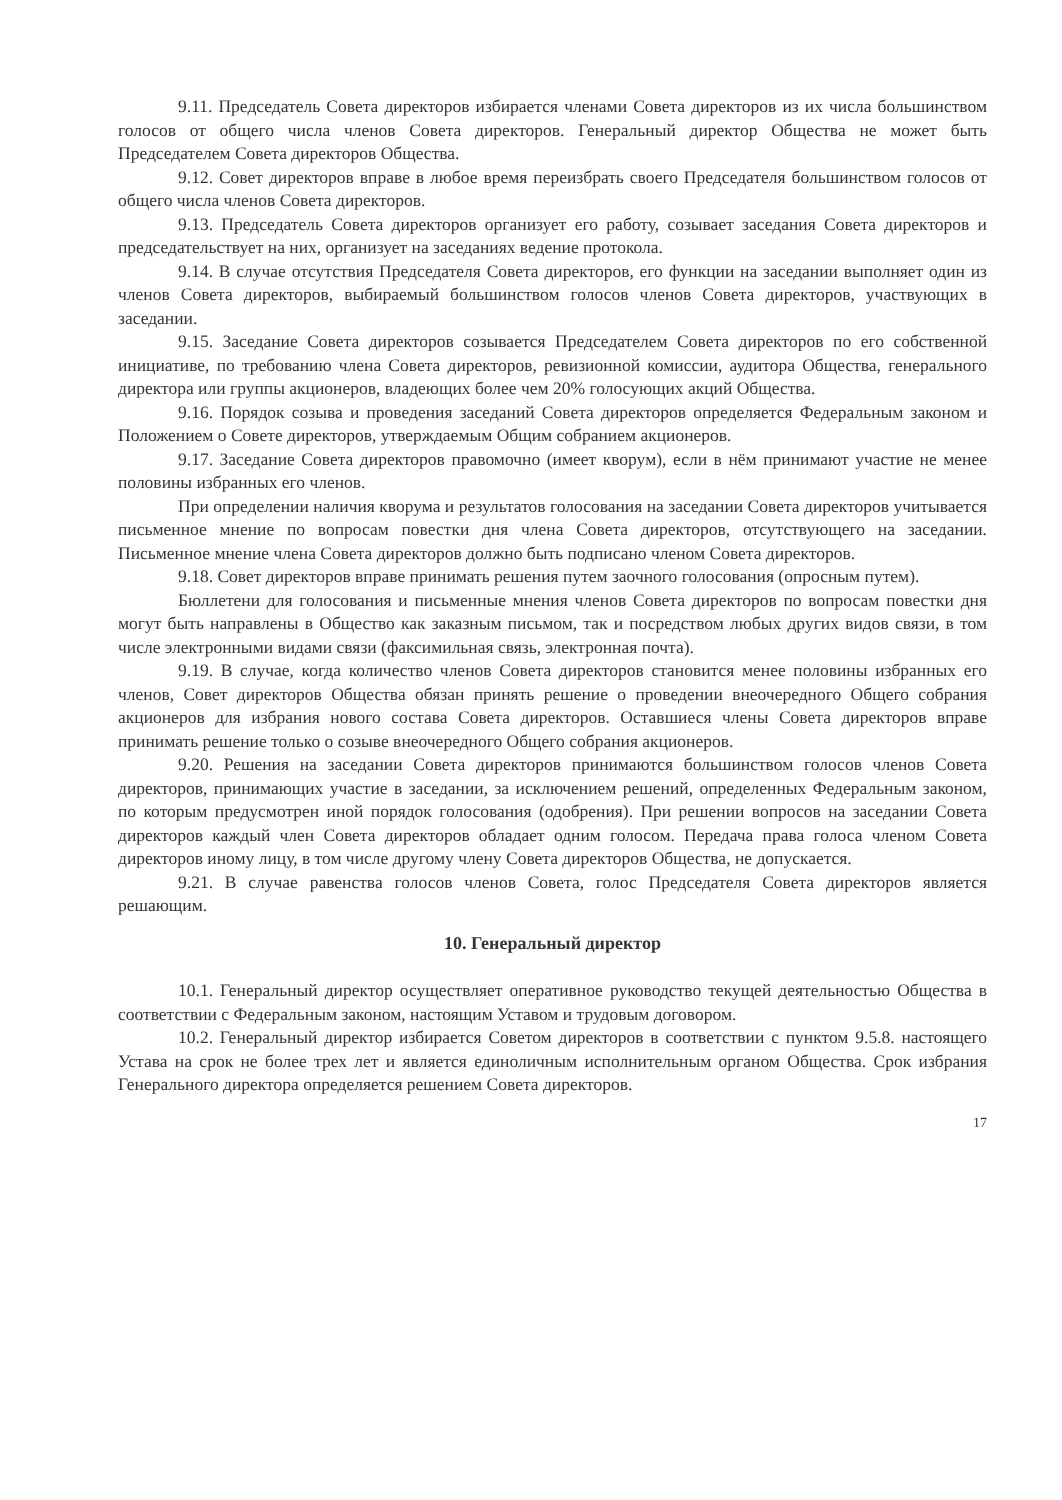9.11. Председатель Совета директоров избирается членами Совета директоров из их числа большинством голосов от общего числа членов Совета директоров. Генеральный директор Общества не может быть Председателем Совета директоров Общества.
9.12. Совет директоров вправе в любое время переизбрать своего Председателя большинством голосов от общего числа членов Совета директоров.
9.13. Председатель Совета директоров организует его работу, созывает заседания Совета директоров и председательствует на них, организует на заседаниях ведение протокола.
9.14. В случае отсутствия Председателя Совета директоров, его функции на заседании выполняет один из членов Совета директоров, выбираемый большинством голосов членов Совета директоров, участвующих в заседании.
9.15. Заседание Совета директоров созывается Председателем Совета директоров по его собственной инициативе, по требованию члена Совета директоров, ревизионной комиссии, аудитора Общества, генерального директора или группы акционеров, владеющих более чем 20% голосующих акций Общества.
9.16. Порядок созыва и проведения заседаний Совета директоров определяется Федеральным законом и Положением о Совете директоров, утверждаемым Общим собранием акционеров.
9.17. Заседание Совета директоров правомочно (имеет кворум), если в нём принимают участие не менее половины избранных его членов.
При определении наличия кворума и результатов голосования на заседании Совета директоров учитывается письменное мнение по вопросам повестки дня члена Совета директоров, отсутствующего на заседании. Письменное мнение члена Совета директоров должно быть подписано членом Совета директоров.
9.18. Совет директоров вправе принимать решения путем заочного голосования (опросным путем).
Бюллетени для голосования и письменные мнения членов Совета директоров по вопросам повестки дня могут быть направлены в Общество как заказным письмом, так и посредством любых других видов связи, в том числе электронными видами связи (факсимильная связь, электронная почта).
9.19. В случае, когда количество членов Совета директоров становится менее половины избранных его членов, Совет директоров Общества обязан принять решение о проведении внеочередного Общего собрания акционеров для избрания нового состава Совета директоров. Оставшиеся члены Совета директоров вправе принимать решение только о созыве внеочередного Общего собрания акционеров.
9.20. Решения на заседании Совета директоров принимаются большинством голосов членов Совета директоров, принимающих участие в заседании, за исключением решений, определенных Федеральным законом, по которым предусмотрен иной порядок голосования (одобрения). При решении вопросов на заседании Совета директоров каждый член Совета директоров обладает одним голосом. Передача права голоса членом Совета директоров иному лицу, в том числе другому члену Совета директоров Общества, не допускается.
9.21. В случае равенства голосов членов Совета, голос Председателя Совета директоров является решающим.
10. Генеральный директор
10.1. Генеральный директор осуществляет оперативное руководство текущей деятельностью Общества в соответствии с Федеральным законом, настоящим Уставом и трудовым договором.
10.2. Генеральный директор избирается Советом директоров в соответствии с пунктом 9.5.8. настоящего Устава на срок не более трех лет и является единоличным исполнительным органом Общества. Срок избрания Генерального директора определяется решением Совета директоров.
17